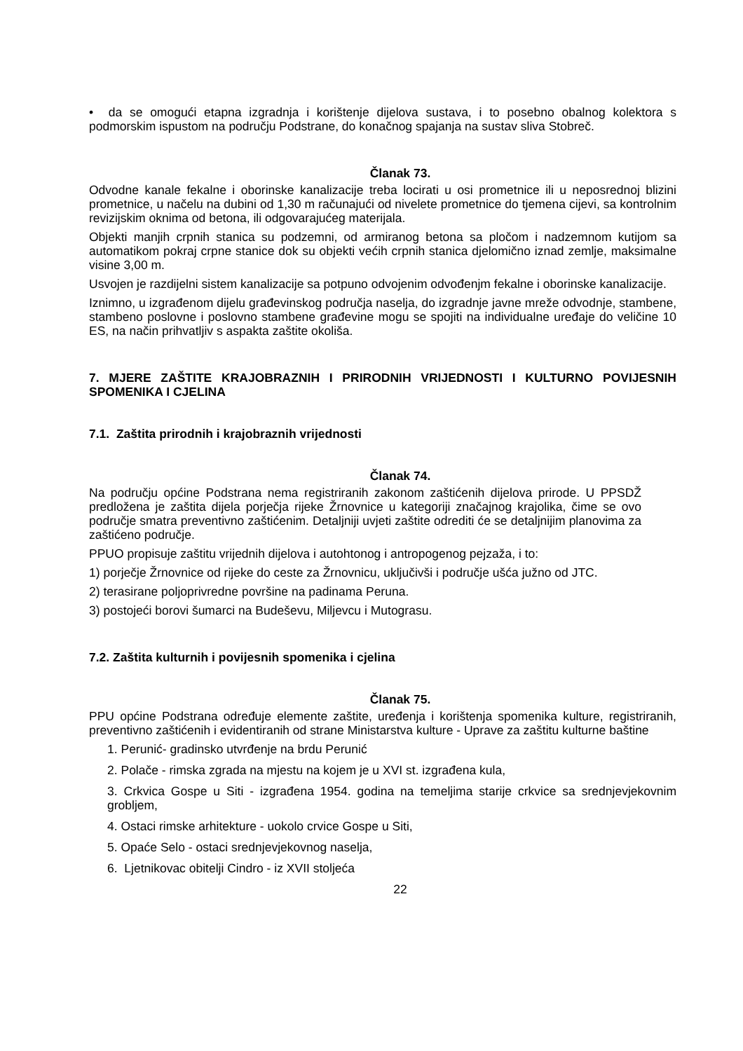• da se omogući etapna izgradnja i korištenje dijelova sustava, i to posebno obalnog kolektora s podmorskim ispustom na području Podstrane, do konačnog spajanja na sustav sliva Stobreč.
Članak 73.
Odvodne kanale fekalne i oborinske kanalizacije treba locirati u osi prometnice ili u neposrednoj blizini prometnice, u načelu na dubini od 1,30 m računajući od nivelete prometnice do tjemena cijevi, sa kontrolnim revizijskim oknima od betona, ili odgovarajućeg materijala.
Objekti manjih crpnih stanica su podzemni, od armiranog betona sa pločom i nadzemnom kutijom sa automatikom pokraj crpne stanice dok su objekti većih crpnih stanica djelomično iznad zemlje, maksimalne visine 3,00 m.
Usvojen je razdijelni sistem kanalizacije sa potpuno odvojenim odvođenjm fekalne i oborinske kanalizacije.
Iznimno, u izgrađenom dijelu građevinskog područja naselja, do izgradnje javne mreže odvodnje, stambene, stambeno poslovne i poslovno stambene građevine mogu se spojiti na individualne uređaje do veličine 10 ES, na način prihvatljiv s aspakta zaštite okoliša.
7. MJERE ZAŠTITE KRAJOBRAZNIH I PRIRODNIH VRIJEDNOSTI I KULTURNO POVIJESNIH SPOMENIKA I CJELINA
7.1. Zaštita prirodnih i krajobraznih vrijednosti
Članak 74.
Na području općine Podstrana nema registriranih zakonom zaštićenih dijelova prirode. U PPSDŽ predložena je zaštita dijela porječja rijeke Žrnovnice u kategoriji značajnog krajolika, čime se ovo područje smatra preventivno zaštićenim. Detaljniji uvjeti zaštite odrediti će se detaljnijim planovima za zaštićeno područje.
PPUO propisuje zaštitu vrijednih dijelova i autohtonog i antropogenog pejzaža, i to:
1) porječje Žrnovnice od rijeke do ceste za Žrnovnicu, uključivši i područje ušća južno od JTC.
2) terasirane poljoprivredne površine na padinama Peruna.
3) postojeći borovi šumarci na Budeševu, Miljevcu i Mutograsu.
7.2. Zaštita kulturnih i povijesnih spomenika i cjelina
Članak 75.
PPU općine Podstrana određuje elemente zaštite, uređenja i korištenja spomenika kulture, registriranih, preventivno zaštićenih i evidentiranih od strane Ministarstva kulture - Uprave za zaštitu kulturne baštine
1. Perunić- gradinsko utvrđenje na brdu Perunić
2. Polače - rimska zgrada na mjestu na kojem je u XVI st. izgrađena kula,
3. Crkvica Gospe u Siti - izgrađena 1954. godina na temeljima starije crkvice sa srednjevjekovnim grobljem,
4. Ostaci rimske arhitekture - uokolo crvice Gospe u Siti,
5. Opaće Selo - ostaci srednjevjekovnog naselja,
6. Ljetnikovac obitelji Cindro - iz XVII stoljeća
22